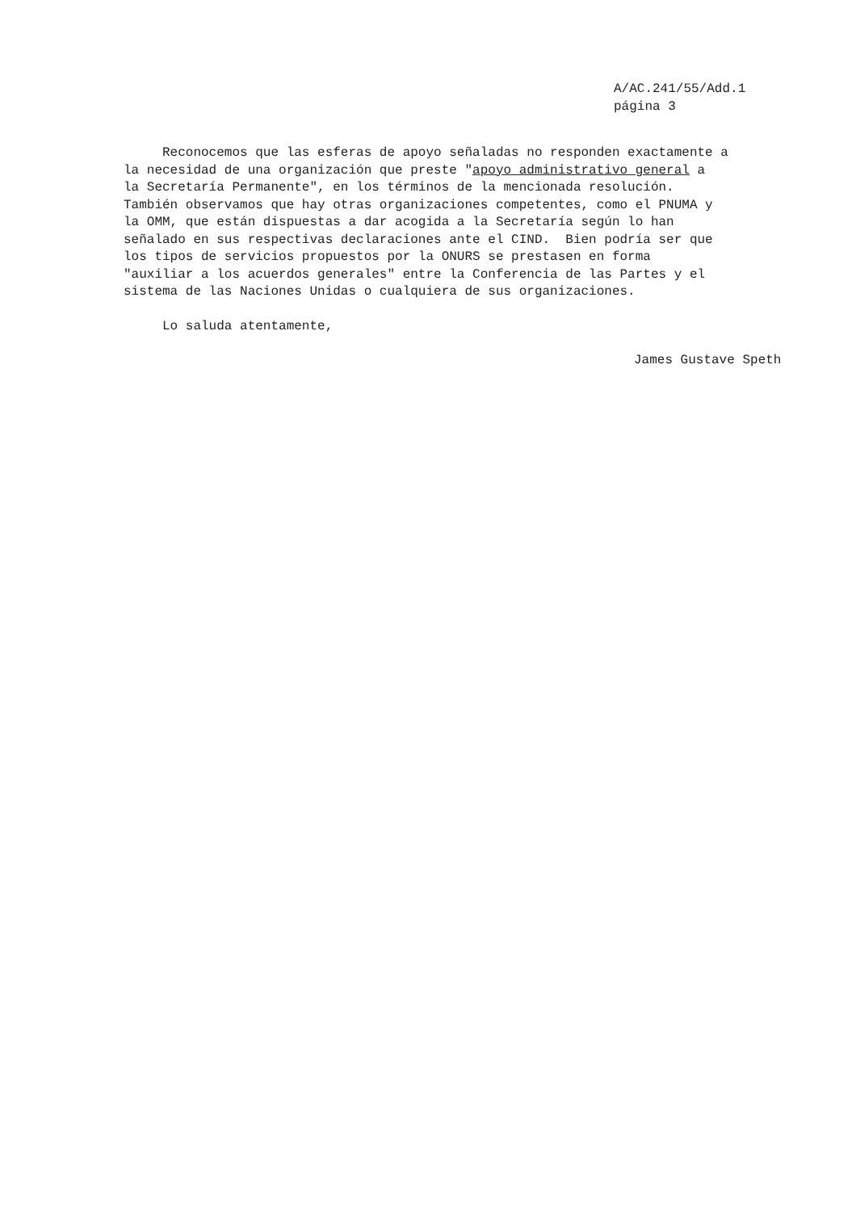A/AC.241/55/Add.1
página 3
Reconocemos que las esferas de apoyo señaladas no responden exactamente a la necesidad de una organización que preste "apoyo administrativo general a la Secretaría Permanente", en los términos de la mencionada resolución. También observamos que hay otras organizaciones competentes, como el PNUMA y la OMM, que están dispuestas a dar acogida a la Secretaría según lo han señalado en sus respectivas declaraciones ante el CIND. Bien podría ser que los tipos de servicios propuestos por la ONURS se prestasen en forma "auxiliar a los acuerdos generales" entre la Conferencia de las Partes y el sistema de las Naciones Unidas o cualquiera de sus organizaciones.
Lo saluda atentamente,
James Gustave Speth